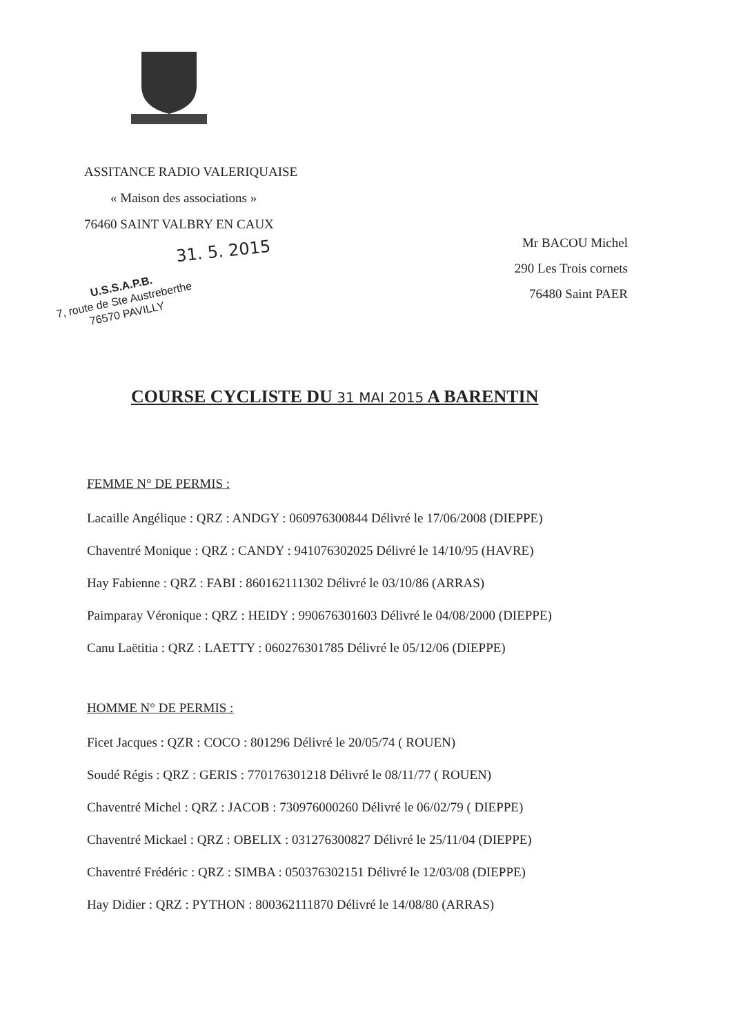ASSITANCE RADIO VALERIQUAISE
« Maison des associations »
76460 SAINT VALBRY EN CAUX
Mr BACOU Michel
290 Les Trois cornets
76480 Saint PAER
31. 5. 2015
U.S.S.A.P.B.
7, route de Ste Austreberthe
76570 PAVILLY
COURSE CYCLISTE DU 31 MAI 2015 A BARENTIN
FEMME N° DE PERMIS :
Lacaille Angélique : QRZ : ANDGY : 060976300844 Délivré le 17/06/2008 (DIEPPE)
Chaventré Monique : QRZ : CANDY : 941076302025 Délivré le 14/10/95 (HAVRE)
Hay Fabienne : QRZ : FABI : 860162111302 Délivré le 03/10/86 (ARRAS)
Paimparay Véronique : QRZ : HEIDY : 990676301603 Délivré le 04/08/2000 (DIEPPE)
Canu Laëtitia : QRZ : LAETTY : 060276301785 Délivré le 05/12/06 (DIEPPE)
HOMME N° DE PERMIS :
Ficet Jacques : QZR : COCO : 801296 Délivré le 20/05/74 ( ROUEN)
Soudé Régis : QRZ : GERIS : 770176301218 Délivré le 08/11/77 ( ROUEN)
Chaventré Michel : QRZ : JACOB : 730976000260 Délivré le 06/02/79 ( DIEPPE)
Chaventré Mickael : QRZ : OBELIX : 031276300827 Délivré le 25/11/04 (DIEPPE)
Chaventré Frédéric : QRZ : SIMBA : 050376302151 Délivré le 12/03/08 (DIEPPE)
Hay Didier : QRZ : PYTHON : 800362111870 Délivré le 14/08/80 (ARRAS)